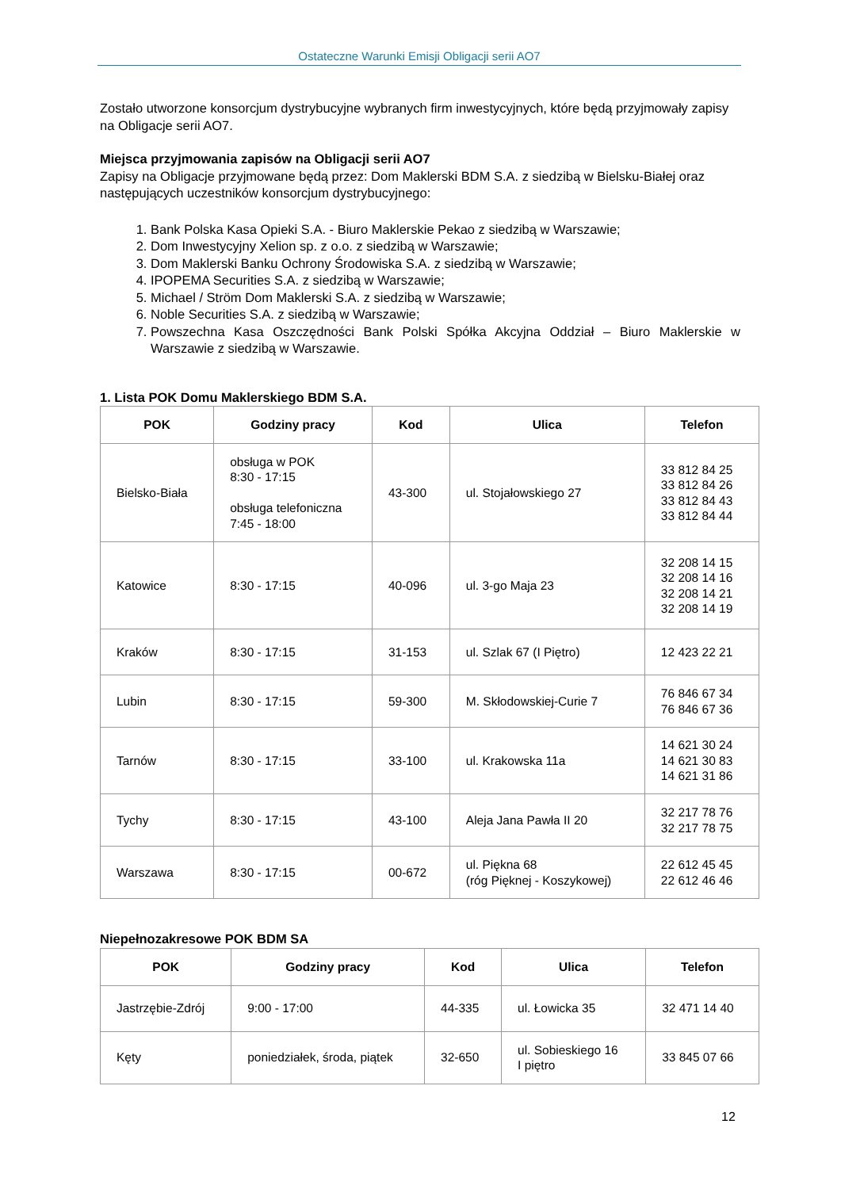Ostateczne Warunki Emisji Obligacji serii AO7
Zostało utworzone konsorcjum dystrybucyjne wybranych firm inwestycyjnych, które będą przyjmowały zapisy na Obligacje serii AO7.
Miejsca przyjmowania zapisów na Obligacji serii AO7
Zapisy na Obligacje przyjmowane będą przez: Dom Maklerski BDM S.A. z siedzibą w Bielsku-Białej oraz następujących uczestników konsorcjum dystrybucyjnego:
1. Bank Polska Kasa Opieki S.A. - Biuro Maklerskie Pekao z siedzibą w Warszawie;
2. Dom Inwestycyjny Xelion sp. z o.o. z siedzibą w Warszawie;
3. Dom Maklerski Banku Ochrony Środowiska S.A. z siedzibą w Warszawie;
4. IPOPEMA Securities S.A. z siedzibą w Warszawie;
5. Michael / Ström Dom Maklerski S.A. z siedzibą w Warszawie;
6. Noble Securities S.A. z siedzibą w Warszawie;
7. Powszechna Kasa Oszczędności Bank Polski Spółka Akcyjna Oddział – Biuro Maklerskie w Warszawie z siedzibą w Warszawie.
1. Lista POK Domu Maklerskiego BDM S.A.
| POK | Godziny pracy | Kod | Ulica | Telefon |
| --- | --- | --- | --- | --- |
| Bielsko-Biała | obsługa w POK 8:30 - 17:15 obsługa telefoniczna 7:45 - 18:00 | 43-300 | ul. Stojałowskiego 27 | 33 812 84 25 33 812 84 26 33 812 84 43 33 812 84 44 |
| Katowice | 8:30 - 17:15 | 40-096 | ul. 3-go Maja 23 | 32 208 14 15 32 208 14 16 32 208 14 21 32 208 14 19 |
| Kraków | 8:30 - 17:15 | 31-153 | ul. Szlak 67 (I Piętro) | 12 423 22 21 |
| Lubin | 8:30 - 17:15 | 59-300 | M. Skłodowskiej-Curie 7 | 76 846 67 34 76 846 67 36 |
| Tarnów | 8:30 - 17:15 | 33-100 | ul. Krakowska 11a | 14 621 30 24 14 621 30 83 14 621 31 86 |
| Tychy | 8:30 - 17:15 | 43-100 | Aleja Jana Pawła II 20 | 32 217 78 76 32 217 78 75 |
| Warszawa | 8:30 - 17:15 | 00-672 | ul. Piękna 68 (róg Pięknej - Koszykowej) | 22 612 45 45 22 612 46 46 |
Niepełnozakresowe POK BDM SA
| POK | Godziny pracy | Kod | Ulica | Telefon |
| --- | --- | --- | --- | --- |
| Jastrzębie-Zdrój | 9:00 - 17:00 | 44-335 | ul. Łowicka 35 | 32 471 14 40 |
| Kęty | poniedziałek, środa, piątek | 32-650 | ul. Sobieskiego 16 I piętro | 33 845 07 66 |
12